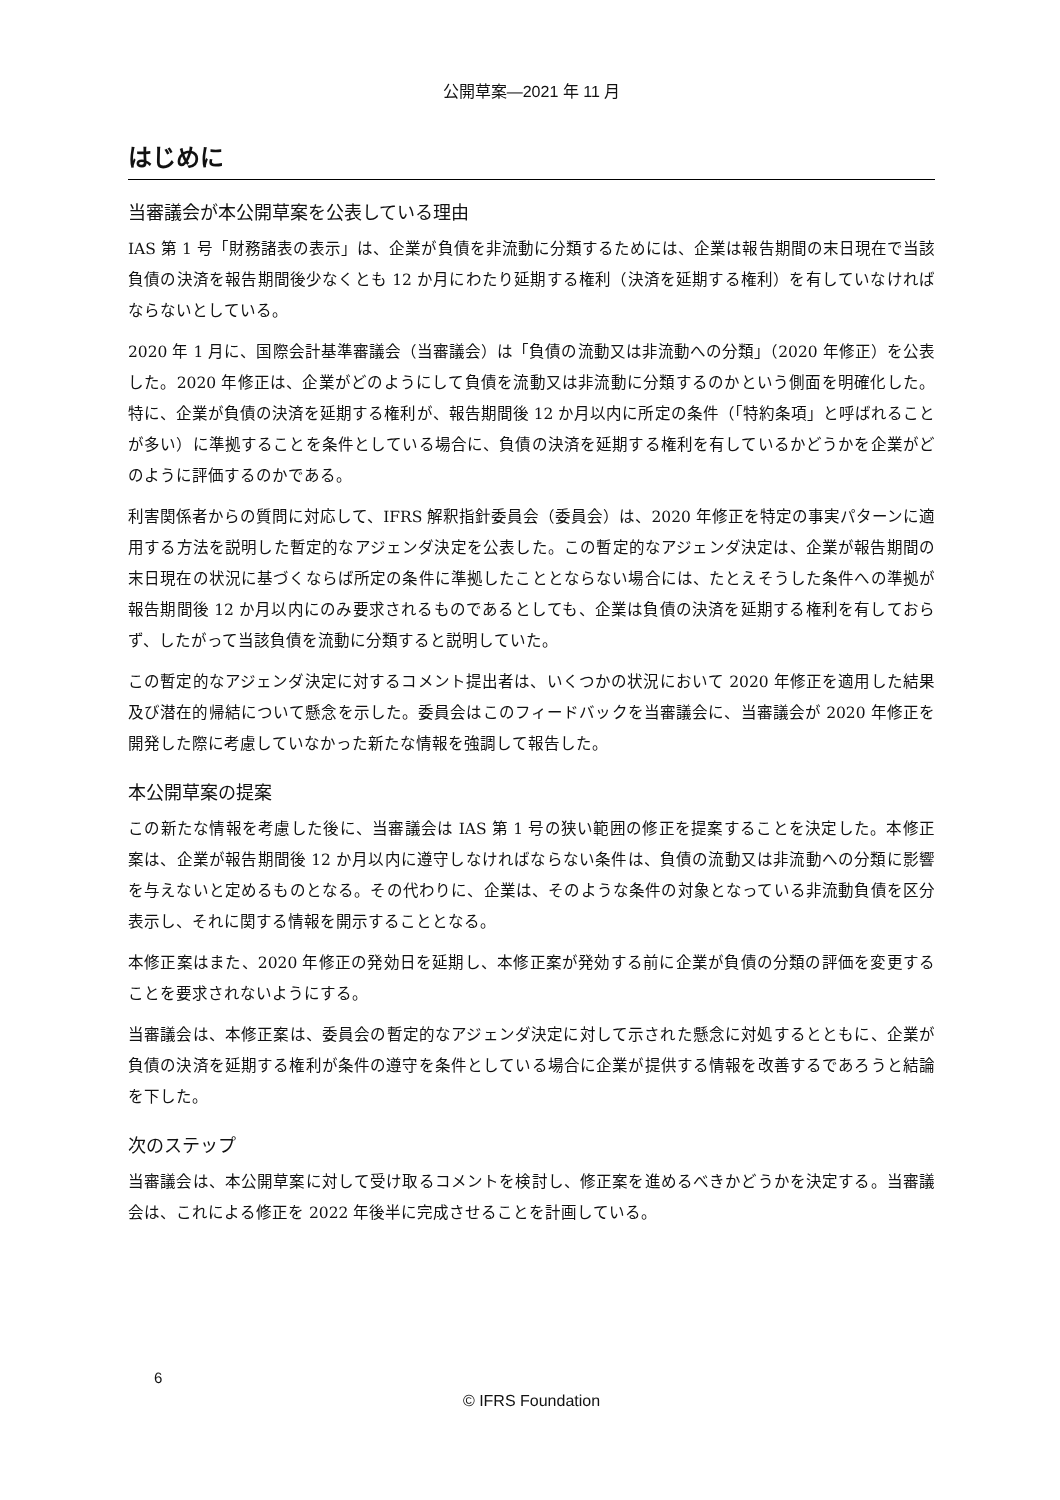公開草案—2021 年 11 月
はじめに
当審議会が本公開草案を公表している理由
IAS 第 1 号「財務諸表の表示」は、企業が負債を非流動に分類するためには、企業は報告期間の末日現在で当該負債の決済を報告期間後少なくとも 12 か月にわたり延期する権利（決済を延期する権利）を有していなければならないとしている。
2020 年 1 月に、国際会計基準審議会（当審議会）は「負債の流動又は非流動への分類」（2020 年修正）を公表した。2020 年修正は、企業がどのようにして負債を流動又は非流動に分類するのかという側面を明確化した。特に、企業が負債の決済を延期する権利が、報告期間後 12 か月以内に所定の条件（「特約条項」と呼ばれることが多い）に準拠することを条件としている場合に、負債の決済を延期する権利を有しているかどうかを企業がどのように評価するのかである。
利害関係者からの質問に対応して、IFRS 解釈指針委員会（委員会）は、2020 年修正を特定の事実パターンに適用する方法を説明した暫定的なアジェンダ決定を公表した。この暫定的なアジェンダ決定は、企業が報告期間の末日現在の状況に基づくならば所定の条件に準拠したこととならない場合には、たとえそうした条件への準拠が報告期間後 12 か月以内にのみ要求されるものであるとしても、企業は負債の決済を延期する権利を有しておらず、したがって当該負債を流動に分類すると説明していた。
この暫定的なアジェンダ決定に対するコメント提出者は、いくつかの状況において 2020 年修正を適用した結果及び潜在的帰結について懸念を示した。委員会はこのフィードバックを当審議会に、当審議会が 2020 年修正を開発した際に考慮していなかった新たな情報を強調して報告した。
本公開草案の提案
この新たな情報を考慮した後に、当審議会は IAS 第 1 号の狭い範囲の修正を提案することを決定した。本修正案は、企業が報告期間後 12 か月以内に遵守しなければならない条件は、負債の流動又は非流動への分類に影響を与えないと定めるものとなる。その代わりに、企業は、そのような条件の対象となっている非流動負債を区分表示し、それに関する情報を開示することとなる。
本修正案はまた、2020 年修正の発効日を延期し、本修正案が発効する前に企業が負債の分類の評価を変更することを要求されないようにする。
当審議会は、本修正案は、委員会の暫定的なアジェンダ決定に対して示された懸念に対処するとともに、企業が負債の決済を延期する権利が条件の遵守を条件としている場合に企業が提供する情報を改善するであろうと結論を下した。
次のステップ
当審議会は、本公開草案に対して受け取るコメントを検討し、修正案を進めるべきかどうかを決定する。当審議会は、これによる修正を 2022 年後半に完成させることを計画している。
6
© IFRS Foundation